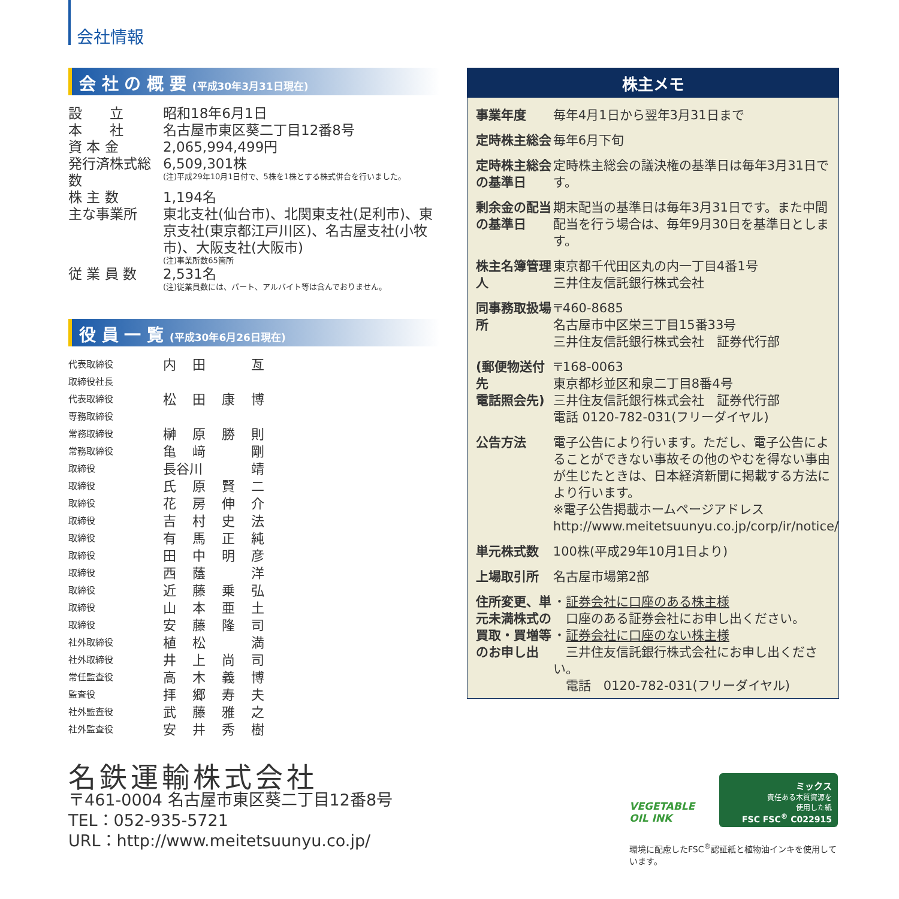会社情報
会 社 の 概 要 (平成30年3月31日現在)
| 設 立 | 昭和18年6月1日 |
| 本 社 | 名古屋市東区葵二丁目12番8号 |
| 資 本 金 | 2,065,994,499円 |
| 発行済株式総数 | 6,509,301株 (注)平成29年10月1日付で、5株を1株とする株式併合を行いました。 |
| 株 主 数 | 1,194名 |
| 主な事業所 | 東北支社(仙台市)、北関東支社(足利市)、東京支社(東京都江戸川区)、名古屋支社(小牧市)、大阪支社(大阪市) (注)事業所数65箇所 |
| 従 業 員 数 | 2,531名 (注)従業員数には、パート、アルバイト等は含んでおりません。 |
役 員 一 覧 (平成30年6月26日現在)
| 代表取締役 取締役社長 | 内 | 田 | | 亙 |
| 代表取締役 専務取締役 | 松 | 田 | 康 | 博 |
| 常務取締役 | 榊 | 原 | 勝 | 則 |
| 常務取締役 | 亀 | 﨑 | | 剛 |
| 取締役 | 長谷川 | | | 靖 |
| 取締役 | 氏 | 原 | 賢 | 二 |
| 取締役 | 花 | 房 | 伸 | 介 |
| 取締役 | 吉 | 村 | 史 | 法 |
| 取締役 | 有 | 馬 | 正 | 純 |
| 取締役 | 田 | 中 | 明 | 彦 |
| 取締役 | 西 | 蔭 | | 洋 |
| 取締役 | 近 | 藤 | 乗 | 弘 |
| 取締役 | 山 | 本 | 亜 | 土 |
| 取締役 | 安 | 藤 | 隆 | 司 |
| 社外取締役 | 植 | 松 | | 満 |
| 社外取締役 | 井 | 上 | 尚 | 司 |
| 常任監査役 | 高 | 木 | 義 | 博 |
| 監査役 | 拝 | 郷 | 寿 | 夫 |
| 社外監査役 | 武 | 藤 | 雅 | 之 |
| 社外監査役 | 安 | 井 | 秀 | 樹 |
株主メモ
| 事業年度 | 毎年4月1日から翌年3月31日まで |
| 定時株主総会 | 毎年6月下旬 |
| 定時株主総会の基準日 | 定時株主総会の議決権の基準日は毎年3月31日です。 |
| 剰余金の配当の基準日 | 期末配当の基準日は毎年3月31日です。また中間配当を行う場合は、毎年9月30日を基準日とします。 |
| 株主名簿管理人 | 東京都千代田区丸の内一丁目4番1号 三井住友信託銀行株式会社 |
| 同事務取扱場所 | 〒460-8685 名古屋市中区栄三丁目15番33号 三井住友信託銀行株式会社 証券代行部 |
| (郵便物送付先 電話照会先) | 〒168-0063 東京都杉並区和泉二丁目8番4号 三井住友信託銀行株式会社 証券代行部 電話 0120-782-031(フリーダイヤル) |
| 公告方法 | 電子公告により行います。ただし、電子公告によることができない事故その他のやむを得ない事由が生じたときは、日本経済新聞に掲載する方法により行います。 ※電子公告掲載ホームページアドレス http://www.meitetsuunyu.co.jp/corp/ir/notice/ |
| 単元株式数 | 100株(平成29年10月1日より) |
| 上場取引所 | 名古屋市場第2部 |
| 住所変更、単元未満株式の買取・買増等のお申し出 | ・ 証券会社に口座のある株主様 口座のある証券会社にお申し出ください。 ・ 証券会社に口座のない株主様 三井住友信託銀行株式会社にお申し出ください。 電話 0120-782-031(フリーダイヤル) |
名鉄運輸株式会社
〒461-0004 名古屋市東区葵二丁目12番8号
TEL：052-935-5721
URL：http://www.meitetsuunyu.co.jp/
VEGETABLE
OIL INK
環境に配慮したFSC<sup>®</sup>認証紙と植物油インキを使用しています。
ミックス
責任ある木質資源を
使用した紙
FSC FSC<sup>®</sup> C022915